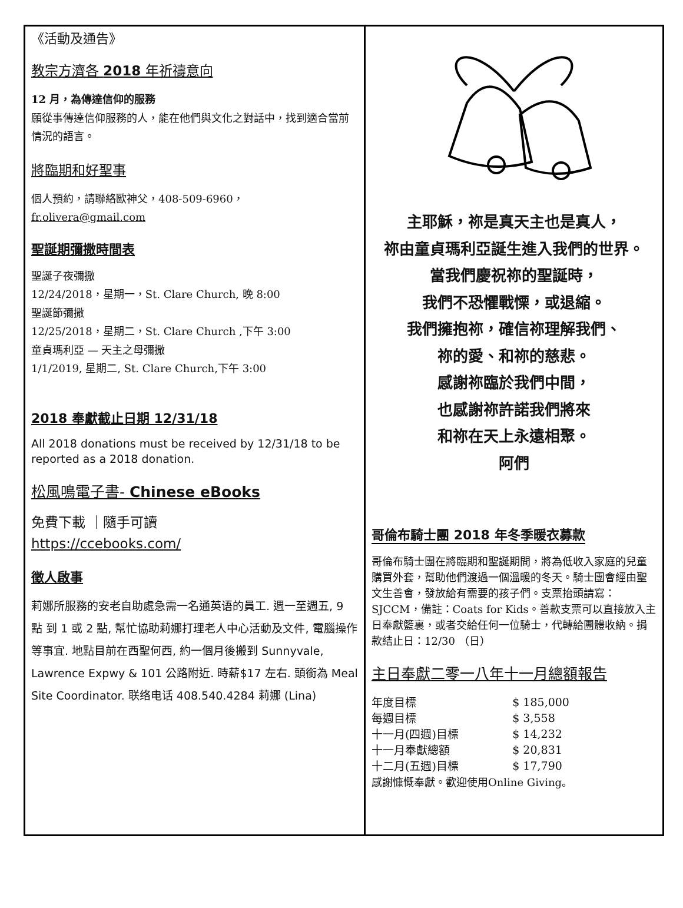《活動及通告》
教宗方濟各 2018 年祈禱意向
12 月，為傳達信仰的服務
願從事傳達信仰服務的人，能在他們與文化之對話中，找到適合當前情況的語言。
將臨期和好聖事
個人預約，請聯絡歐神父，408-509-6960，
fr.olivera@gmail.com
聖誕期彌撒時間表
聖誕子夜彌撒
12/24/2018，星期一，St. Clare Church, 晚 8:00
聖誕節彌撒
12/25/2018，星期二，St. Clare Church ,下午 3:00
童貞瑪利亞 — 天主之母彌撒
1/1/2019, 星期二, St. Clare Church,下午 3:00
2018 奉獻截止日期 12/31/18
All 2018 donations must be received by 12/31/18 to be reported as a 2018 donation.
松風鳴電子書- Chinese eBooks
免費下載 ｜隨手可讀
https://ccebooks.com/
徵人啟事
莉娜所服務的安老自助處急需一名通英语的員工. 週一至週五, 9 點 到 1 或 2 點, 幫忙協助莉娜打理老人中心活動及文件, 電腦操作等事宜. 地點目前在西聖何西, 約一個月後搬到 Sunnyvale, Lawrence Expwy & 101 公路附近. 時薪$17 左右. 頭銜為 Meal Site Coordinator. 联络电话 408.540.4284 莉娜 (Lina)
主耶穌，祢是真天主也是真人，
祢由童貞瑪利亞誕生進入我們的世界。
當我們慶祝祢的聖誕時，
我們不恐懼戰慄，或退縮。
我們擁抱祢，確信祢理解我們、
祢的愛、和祢的慈悲。
感謝祢臨於我們中間，
也感謝祢許諾我們將來
和祢在天上永遠相聚。
阿們
哥倫布騎士團 2018 年冬季暖衣募款
哥倫布騎士團在將臨期和聖誕期間，將為低收入家庭的兒童購買外套，幫助他們渡過一個溫暖的冬天。騎士團會經由聖文生善會，發放給有需要的孩子們。支票抬頭請寫：SJCCM，備註：Coats for Kids。善款支票可以直接放入主日奉獻籃裏，或者交給任何一位騎士，代轉給團體收納。捐款結止日：12/30 （日）
主日奉獻二零一八年十一月總額報告
| 年度目標 | $ 185,000 |
| 每週目標 | $ 3,558 |
| 十一月(四週)目標 | $ 14,232 |
| 十一月奉獻總額 | $ 20,831 |
| 十二月(五週)目標 | $ 17,790 |
感謝慷慨奉獻。歡迎使用Online Giving。